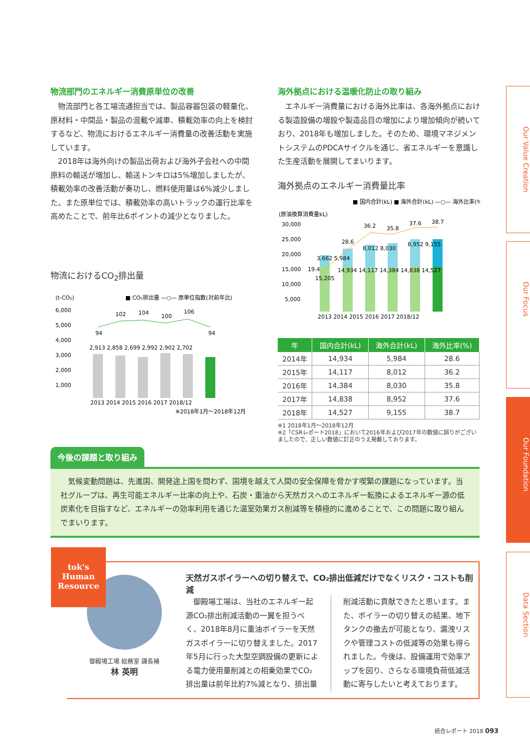物流部門のエネルギー消費原単位の改善
　物流部門と各工場流通担当では、製品容器包装の軽量化、原材料・中間品・製品の混載や減車、積載効率の向上を検討するなど、物流におけるエネルギー消費量の改善活動を実施しています。
　2018年は海外向けの製品出荷および海外子会社への中間原料の輸送が増加し、輸送トンキロは5%増加しましたが、積載効率の改善活動が奏功し、燃料使用量は6%減少しました。また原単位では、積載効率の高いトラックの運行比率を高めたことで、前年比6ポイントの減少となりました。
物流におけるCO<sub>2</sub>排出量
(t-CO₂)
■ CO₂排出量 —○— 原単位指数(対前年比)
6,000
5,000
4,000
3,000
2,000
1,000
2,913 2,858 2,699 2,992 2,902 2,702
94
102
104
100
106
94
2013 2014 2015 2016 2017 2018/12
※2018年1月〜2018年12月
海外拠点における温暖化防止の取り組み
　エネルギー消費量における海外比率は、各海外拠点における製造設備の増設や製造品目の増加により増加傾向が続いており、2018年も増加しました。そのため、環境マネジメントシステムのPDCAサイクルを通じ、省エネルギーを意識した生産活動を展開してまいります。
海外拠点のエネルギー消費量比率
■ 国内合計(kL) ■ 海外合計(kL) —○— 海外比率(%)
(原油換算消費量kL)
30,000
25,000
20,000
15,000
10,000
5,000
19.4
28.6
36.2
35.8
37.6
38.7
3,662 5,984
8,012 8,030
8,952 9,155
14,934 14,117 14,384 14,838 14,527
15,205
2013 2014 2015 2016 2017 2018/12
| 年 | 国内合計(kL) | 海外合計(kL) | 海外比率(%) |
| --- | --- | --- | --- |
| 2014年 | 14,934 | 5,984 | 28.6 |
| 2015年 | 14,117 | 8,012 | 36.2 |
| 2016年 | 14,384 | 8,030 | 35.8 |
| 2017年 | 14,838 | 8,952 | 37.6 |
| 2018年 | 14,527 | 9,155 | 38.7 |
※1 2018年1月〜2018年12月
※2「CSRレポート2018」において2016年および2017年の数値に誤りがございましたので、正しい数値に訂正のうえ掲載しております。
今後の課題と取り組み
　気候変動問題は、先進国、開発途上国を問わず、国境を越えて人間の安全保障を脅かす喫緊の課題になっています。当社グループは、再生可能エネルギー比率の向上や、石炭・重油から天然ガスへのエネルギー転換によるエネルギー源の低炭素化を目指すなど、エネルギーの効率利用を通じた温室効果ガス削減等を積極的に進めることで、この問題に取り組んでまいります。
tok's
Human
Resource
御殿場工場 総務室 課長補
林 英明
天然ガスボイラーへの切り替えで、CO₂排出低減だけでなくリスク・コストも削減
　御殿場工場は、当社のエネルギー起源CO₂排出削減活動の一翼を担うべく、2018年8月に重油ボイラーを天然ガスボイラーに切り替えました。2017年5月に行った大型空調設備の更新による電力使用量削減との相乗効果でCO₂排出量は前年比約7%減となり、排出量削減活動に貢献できたと思います。また、ボイラーの切り替えの結果、地下タンクの撤去が可能となり、漏洩リスクや管理コストの低減等の効果も得られました。今後は、設備運用で効率アップを図り、さらなる環境負荷低減活動に寄与したいと考えております。
Our Value Creation
Our Focus
Our Foundation
Data Section
統合レポート 2018 093